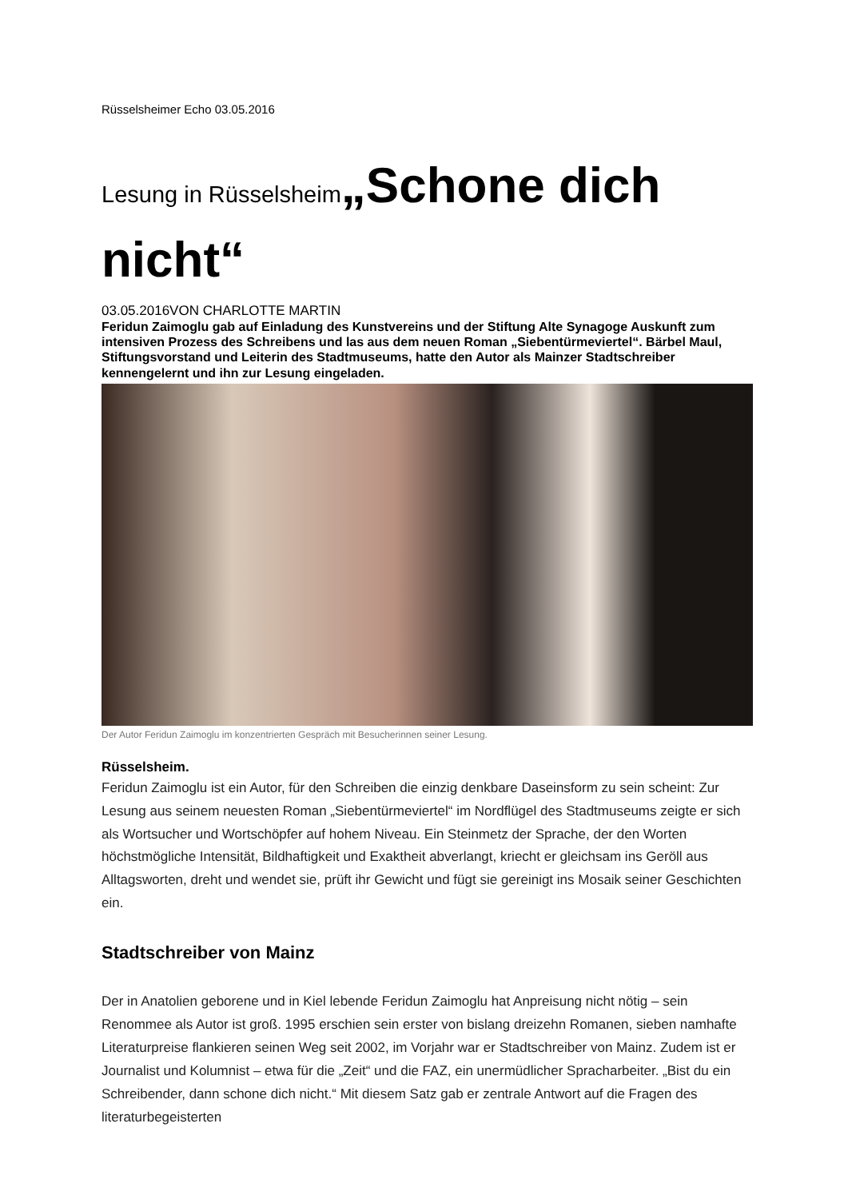Rüsselsheimer Echo 03.05.2016
Lesung in Rüsselsheim„Schone dich nicht“
03.05.2016VON CHARLOTTE MARTIN
Feridun Zaimoglu gab auf Einladung des Kunstvereins und der Stiftung Alte Synagoge Auskunft zum intensiven Prozess des Schreibens und las aus dem neuen Roman „Siebentürmeviertel“. Bärbel Maul, Stiftungsvorstand und Leiterin des Stadtmuseums, hatte den Autor als Mainzer Stadtschreiber kennengelernt und ihn zur Lesung eingeladen.
Der Autor Feridun Zaimoglu im konzentrierten Gespräch mit Besucherinnen seiner Lesung.
Rüsselsheim.
Feridun Zaimoglu ist ein Autor, für den Schreiben die einzig denkbare Daseinsform zu sein scheint: Zur Lesung aus seinem neuesten Roman „Siebentürmeviertel“ im Nordflügel des Stadtmuseums zeigte er sich als Wortsucher und Wortschöpfer auf hohem Niveau. Ein Steinmetz der Sprache, der den Worten höchstmögliche Intensität, Bildhaftigkeit und Exaktheit abverlangt, kriecht er gleichsam ins Geröll aus Alltagsworten, dreht und wendet sie, prüft ihr Gewicht und fügt sie gereinigt ins Mosaik seiner Geschichten ein.
Stadtschreiber von Mainz
Der in Anatolien geborene und in Kiel lebende Feridun Zaimoglu hat Anpreisung nicht nötig – sein Renommee als Autor ist groß. 1995 erschien sein erster von bislang dreizehn Romanen, sieben namhafte Literaturpreise flankieren seinen Weg seit 2002, im Vorjahr war er Stadtschreiber von Mainz. Zudem ist er Journalist und Kolumnist – etwa für die „Zeit“ und die FAZ, ein unermüdlicher Spracharbeiter. „Bist du ein Schreibender, dann schone dich nicht.“ Mit diesem Satz gab er zentrale Antwort auf die Fragen des literaturbegeisterten